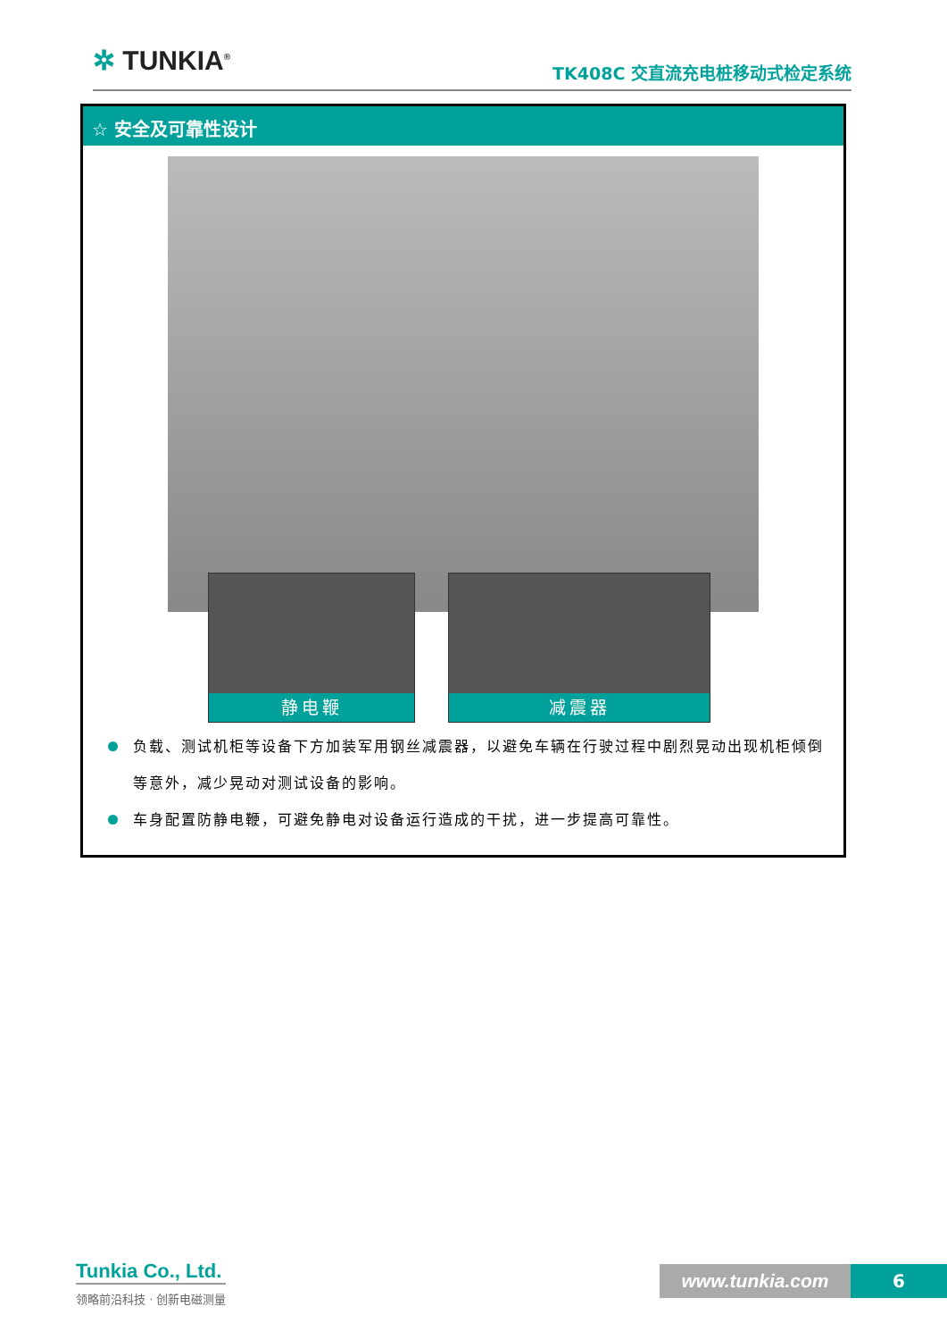✲ TUNKIA<sup>®</sup> TK408C 交直流充电桩移动式检定系统
☆ 安全及可靠性设计
静电鞭 减震器
负载、测试机柜等设备下方加装军用钢丝减震器，以避免车辆在行驶过程中剧烈晃动出现机柜倾倒等意外，减少晃动对测试设备的影响。
车身配置防静电鞭，可避免静电对设备运行造成的干扰，进一步提高可靠性。
Tunkia Co., Ltd.
领略前沿科技 · 创新电磁测量
www.tunkia.com 6